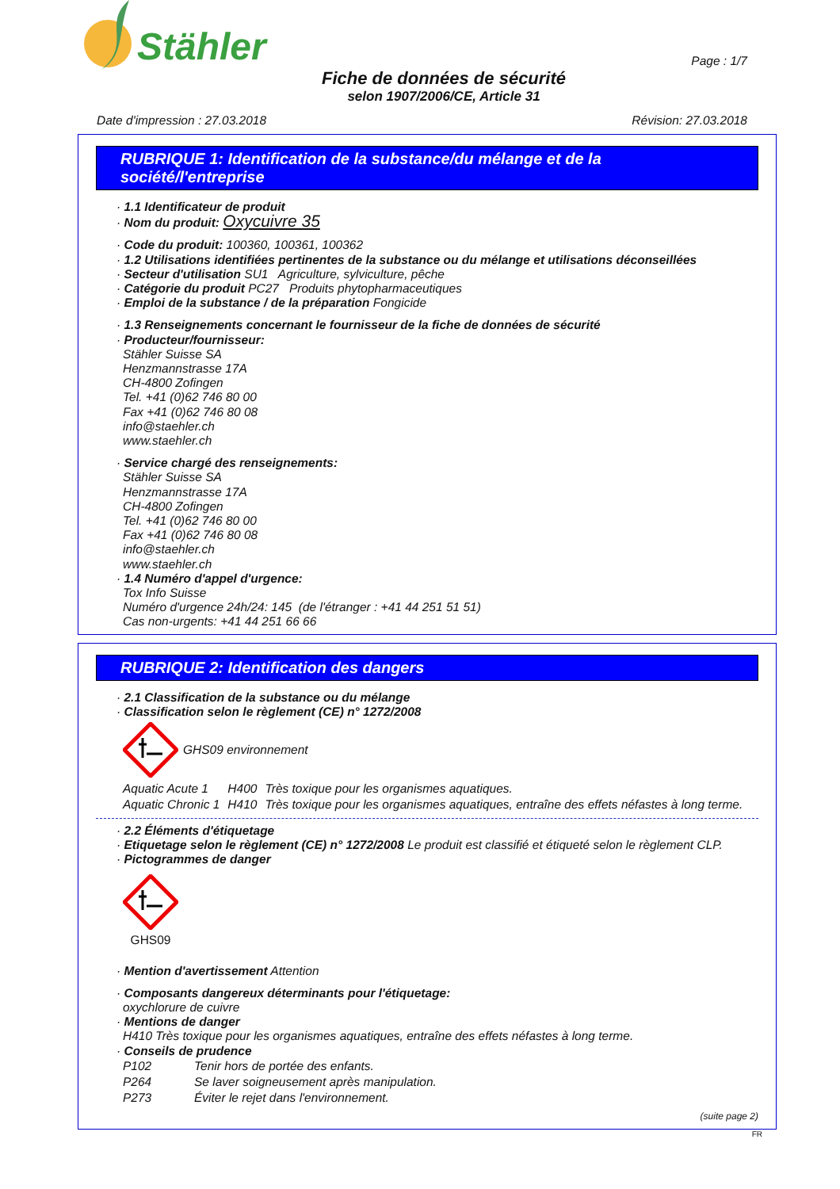Stähler
Page : 1/7
Fiche de données de sécurité
selon 1907/2006/CE, Article 31
Date d'impression : 27.03.2018 Révision: 27.03.2018
RUBRIQUE 1: Identification de la substance/du mélange et de la société/l'entreprise
· 1.1 Identificateur de produit
· Nom du produit: Oxycuivre 35
· Code du produit: 100360, 100361, 100362
· 1.2 Utilisations identifiées pertinentes de la substance ou du mélange et utilisations déconseillées
· Secteur d'utilisation SU1 Agriculture, sylviculture, pêche
· Catégorie du produit PC27 Produits phytopharmaceutiques
· Emploi de la substance / de la préparation Fongicide
· 1.3 Renseignements concernant le fournisseur de la fiche de données de sécurité
· Producteur/fournisseur:
Stähler Suisse SA
Henzmannstrasse 17A
CH-4800 Zofingen
Tel. +41 (0)62 746 80 00
Fax +41 (0)62 746 80 08
info@staehler.ch
www.staehler.ch
· Service chargé des renseignements:
Stähler Suisse SA
Henzmannstrasse 17A
CH-4800 Zofingen
Tel. +41 (0)62 746 80 00
Fax +41 (0)62 746 80 08
info@staehler.ch
www.staehler.ch
· 1.4 Numéro d'appel d'urgence:
Tox Info Suisse
Numéro d'urgence 24h/24: 145 (de l'étranger : +41 44 251 51 51)
Cas non-urgents: +41 44 251 66 66
RUBRIQUE 2: Identification des dangers
· 2.1 Classification de la substance ou du mélange
· Classification selon le règlement (CE) n° 1272/2008
GHS09 environnement
| Aquatic Acute 1 | H400 | Très toxique pour les organismes aquatiques. |
| Aquatic Chronic 1 | H410 | Très toxique pour les organismes aquatiques, entraîne des effets néfastes à long terme. |
· 2.2 Éléments d'étiquetage
· Etiquetage selon le règlement (CE) n° 1272/2008 Le produit est classifié et étiqueté selon le règlement CLP.
· Pictogrammes de danger
GHS09
· Mention d'avertissement Attention
· Composants dangereux déterminants pour l'étiquetage:
oxychlorure de cuivre
· Mentions de danger
H410 Très toxique pour les organismes aquatiques, entraîne des effets néfastes à long terme.
· Conseils de prudence
| P102 | Tenir hors de portée des enfants. |
| P264 | Se laver soigneusement après manipulation. |
| P273 | Éviter le rejet dans l'environnement. |
(suite page 2)
FR